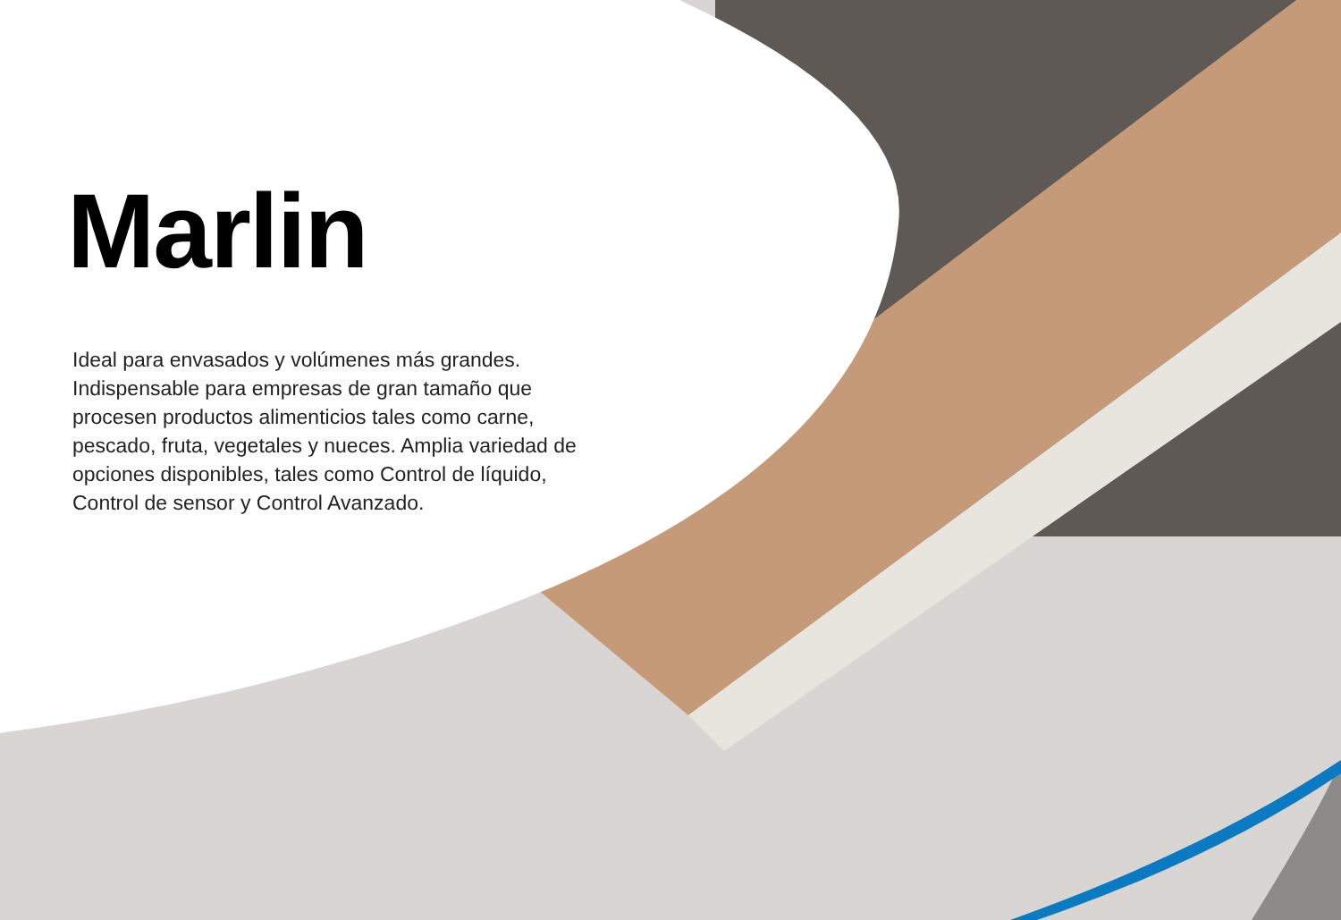Marlin
Ideal para envasados y volúmenes más grandes. Indispensable para empresas de gran tamaño que procesen productos alimenticios tales como carne, pescado, fruta, vegetales y nueces. Amplia variedad de opciones disponibles, tales como Control de líquido, Control de sensor y Control Avanzado.